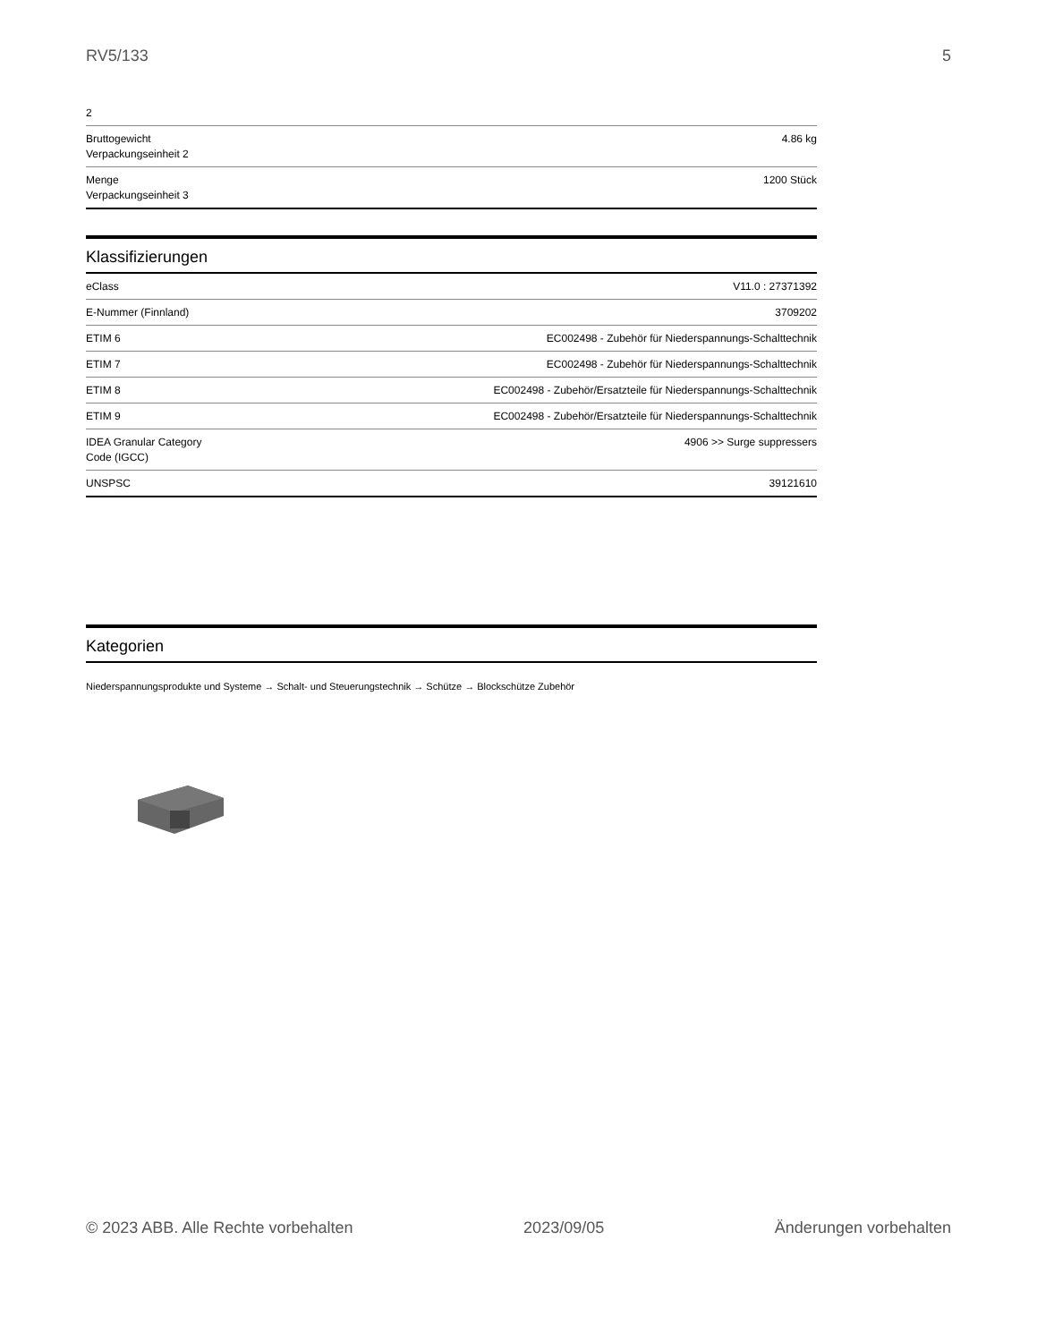RV5/133 5
| 2 | |
| Bruttogewicht Verpackungseinheit 2 | 4.86 kg |
| Menge Verpackungseinheit 3 | 1200 Stück |
Klassifizierungen
| eClass | V11.0 : 27371392 |
| E-Nummer (Finnland) | 3709202 |
| ETIM 6 | EC002498 - Zubehör für Niederspannungs-Schalttechnik |
| ETIM 7 | EC002498 - Zubehör für Niederspannungs-Schalttechnik |
| ETIM 8 | EC002498 - Zubehör/Ersatzteile für Niederspannungs-Schalttechnik |
| ETIM 9 | EC002498 - Zubehör/Ersatzteile für Niederspannungs-Schalttechnik |
| IDEA Granular Category Code (IGCC) | 4906 >> Surge suppressers |
| UNSPSC | 39121610 |
Kategorien
Niederspannungsprodukte und Systeme → Schalt- und Steuerungstechnik → Schütze → Blockschütze Zubehör
© 2023 ABB. Alle Rechte vorbehalten 2023/09/05 Änderungen vorbehalten